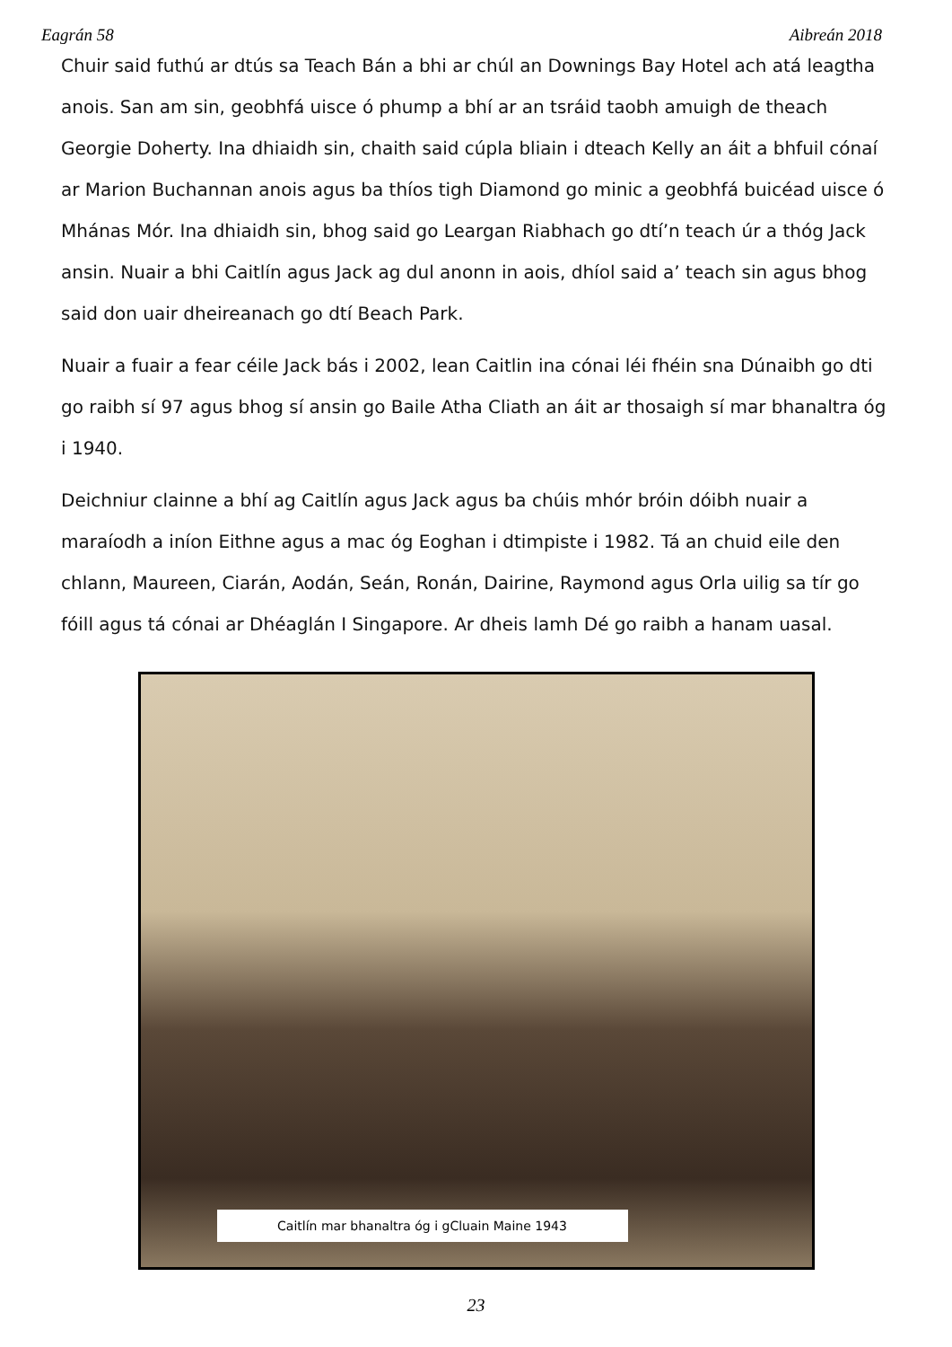Eagrán 58 Aibreán 2018
Chuir said futhú ar dtús sa Teach Bán a bhi ar chúl an Downings Bay Hotel ach atá leagtha anois. San am sin, geobhfá uisce ó phump a bhí ar an tsráid taobh amuigh de theach Georgie Doherty. Ina dhiaidh sin, chaith said cúpla bliain i dteach Kelly an áit a bhfuil cónaí ar Marion Buchannan anois agus ba thíos tigh Diamond go minic a geobhfá buicéad uisce ó Mhánas Mór. Ina dhiaidh sin, bhog said go Leargan Riabhach go dtí’n teach úr a thóg Jack ansin. Nuair a bhi Caitlín agus Jack ag dul anonn in aois, dhíol said a’ teach sin agus bhog said don uair dheireanach go dtí Beach Park.
Nuair a fuair a fear céile Jack bás i 2002, lean Caitlin ina cónai léi fhéin sna Dúnaibh go dti go raibh sí 97 agus bhog sí ansin go Baile Atha Cliath an áit ar thosaigh sí mar bhanaltra óg i 1940.
Deichniur clainne a bhí ag Caitlín agus Jack agus ba chúis mhór bróin dóibh nuair a maraíodh a iníon Eithne agus a mac óg Eoghan i dtimpiste i 1982. Tá an chuid eile den chlann, Maureen, Ciarán, Aodán, Seán, Ronán, Dairine, Raymond agus Orla uilig sa tír go fóill agus tá cónai ar Dhéaglán I Singapore. Ar dheis lamh Dé go raibh a hanam uasal.
Caitlín mar bhanaltra óg i gCluain Maine 1943
23